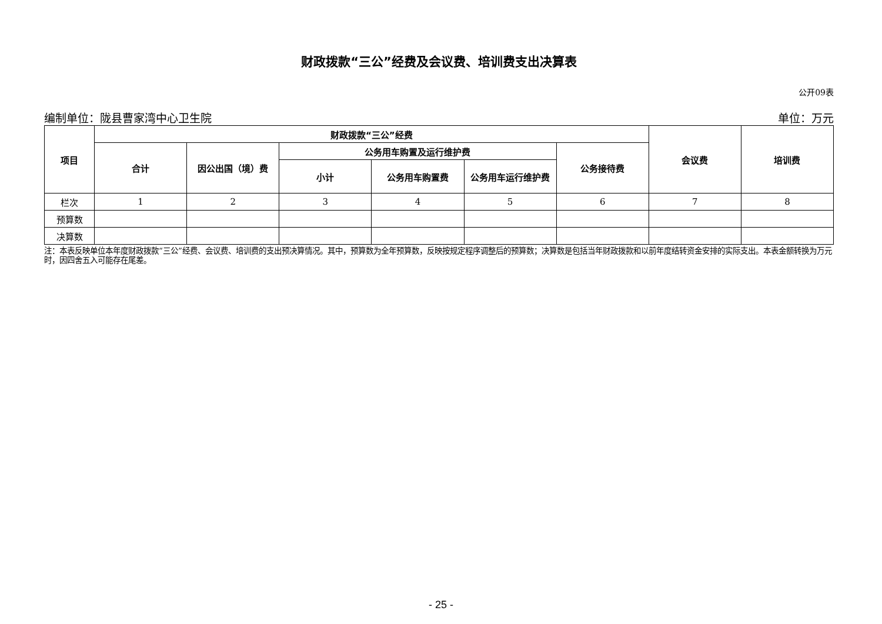财政拨款“三公”经费及会议费、培训费支出决算表
公开09表
编制单位：陇县曹家湾中心卫生院 单位：万元
| 项目 | 财政拨款“三公”经费 | | | | | | 会议费 | 培训费 |
| --- | --- | --- | --- | --- | --- | --- | --- | --- |
| | 合计 | 因公出国（境）费 | 公务用车购置及运行维护费 | | | 公务接待费 | | |
| | | | 小计 | 公务用车购置费 | 公务用车运行维护费 | | | |
| 栏次 | 1 | 2 | 3 | 4 | 5 | 6 | 7 | 8 |
| 预算数 | | | | | | | | |
| 决算数 | | | | | | | | |
注：本表反映单位本年度财政拨款“三公”经费、会议费、培训费的支出预决算情况。其中，预算数为全年预算数，反映按规定程序调整后的预算数；决算数是包括当年财政拨款和以前年度结转资金安排的实际支出。本表金额转换为万元时，因四舍五入可能存在尾差。
- 25 -